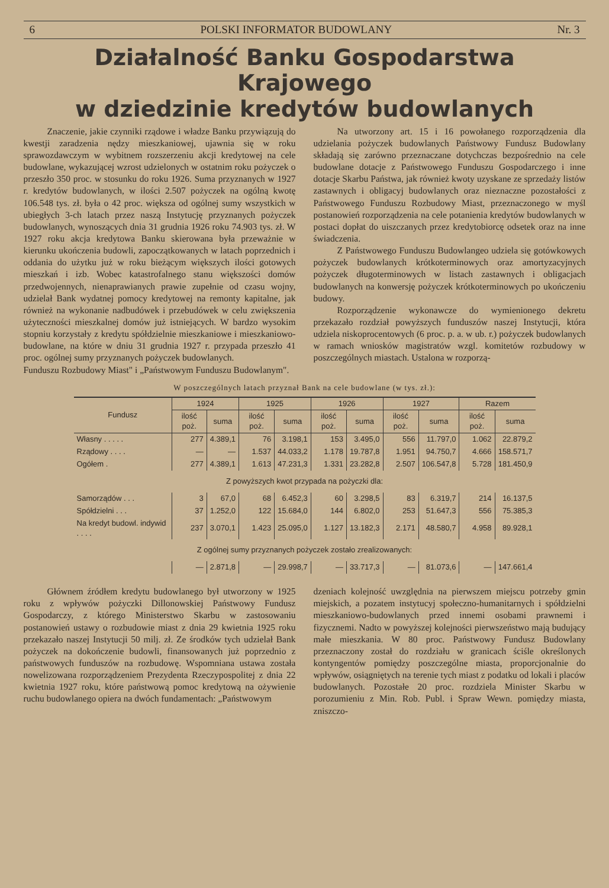6 POLSKI INFORMATOR BUDOWLANY Nr. 3
Działalność Banku Gospodarstwa Krajowego
w dziedzinie kredytów budowlanych
Znaczenie, jakie czynniki rządowe i władze Banku przywiązują do kwestji zaradzenia nędzy mieszkaniowej, ujawnia się w roku sprawozdawczym w wybitnem rozszerzeniu akcji kredytowej na cele budowlane, wykazującej wzrost udzielonych w ostatnim roku pożyczek o przeszło 350 proc. w stosunku do roku 1926. Suma przyznanych w 1927 r. kredytów budowlanych, w ilości 2.507 pożyczek na ogólną kwotę 106.548 tys. zł. była o 42 proc. większa od ogólnej sumy wszystkich w ubiegłych 3-ch latach przez naszą Instytucję przyznanych pożyczek budowlanych, wynoszących dnia 31 grudnia 1926 roku 74.903 tys. zł. W 1927 roku akcja kredytowa Banku skierowana była przeważnie w kierunku ukończenia budowli, zapoczątkowanych w latach poprzednich i oddania do użytku już w roku bieżącym większych ilości gotowych mieszkań i izb. Wobec katastrofalnego stanu większości domów przedwojennych, nienaprawianych prawie zupełnie od czasu wojny, udzielał Bank wydatnej pomocy kredytowej na remonty kapitalne, jak również na wykonanie nadbudówek i przebudówek w celu zwiększenia użyteczności mieszkalnej domów już istniejących. W bardzo wysokim stopniu korzystały z kredytu spółdzielnie mieszkaniowe i mieszkaniowo-budowlane, na które w dniu 31 grudnia 1927 r. przypada przeszło 41 proc. ogólnej sumy przyznanych pożyczek budowlanych.
Funduszu Rozbudowy Miast" i „Państwowym Funduszu Budowlanym".
Na utworzony art. 15 i 16 powołanego rozporządzenia dla udzielania pożyczek budowlanych Państwowy Fundusz Budowlany składają się zarówno przeznaczane dotychczas bezpośrednio na cele budowlane dotacje z Państwowego Funduszu Gospodarczego i inne dotacje Skarbu Państwa, jak również kwoty uzyskane ze sprzedaży listów zastawnych i obligacyj budowlanych oraz nieznaczne pozostałości z Państwowego Funduszu Rozbudowy Miast, przeznaczonego w myśl postanowień rozporządzenia na cele potanienia kredytów budowlanych w postaci dopłat do uiszczanych przez kredytobiorcę odsetek oraz na inne świadczenia.
Z Państwowego Funduszu Budowlangeo udziela się gotówkowych pożyczek budowlanych krótkoterminowych oraz amortyzacyjnych pożyczek długoterminowych w listach zastawnych i obligacjach budowlanych na konwersję pożyczek krótkoterminowych po ukończeniu budowy.
Rozporządzenie wykonawcze do wymienionego dekretu przekazało rozdział powyższych funduszów naszej Instytucji, która udziela niskoprocentowych (6 proc. p. a. w ub. r.) pożyczek budowlanych w ramach wniosków magistratów wzgl. komitetów rozbudowy w poszczególnych miastach. Ustalona w rozporzą-
W poszczególnych latach przyznał Bank na cele budowlane (w tys. zł.):
| Fundusz | 1924 | | 1925 | | 1926 | | 1927 | | Razem | |
| --- | --- | --- | --- | --- | --- | --- | --- | --- | --- | --- |
| | ilość poż. | suma | ilość poż. | suma | ilość poż. | suma | ilość poż. | suma | ilość poż. | suma |
| Własny . . . . . | 277 | 4.389,1 | 76 | 3.198,1 | 153 | 3.495,0 | 556 | 11.797,0 | 1.062 | 22.879,2 |
| Rządowy . . . . | — | — | 1.537 | 44.033,2 | 1.178 | 19.787,8 | 1.951 | 94.750,7 | 4.666 | 158.571,7 |
| Ogółem . | 277 | 4.389,1 | 1.613 | 47.231,3 | 1.331 | 23.282,8 | 2.507 | 106.547,8 | 5.728 | 181.450,9 |
| Z powyższych kwot przypada na pożyczki dla: | | | | | | | | | | |
| Samorządów . . . | 3 | 67,0 | 68 | 6.452,3 | 60 | 3.298,5 | 83 | 6.319,7 | 214 | 16.137,5 |
| Spółdzielni . . . | 37 | 1.252,0 | 122 | 15.684,0 | 144 | 6.802,0 | 253 | 51.647,3 | 556 | 75.385,3 |
| Na kredyt budowl. indywid . . . . | 237 | 3.070,1 | 1.423 | 25.095,0 | 1.127 | 13.182,3 | 2.171 | 48.580,7 | 4.958 | 89.928,1 |
| Z ogólnej sumy przyznanych pożyczek zostało zrealizowanych: | | | | | | | | | | |
| | — | 2.871,8 | — | 29.998,7 | — | 33.717,3 | — | 81.073,6 | — | 147.661,4 |
Głównem źródłem kredytu budowlanego był utworzony w 1925 roku z wpływów pożyczki Dillonowskiej Państwowy Fundusz Gospodarczy, z którego Ministerstwo Skarbu w zastosowaniu postanowień ustawy o rozbudowie miast z dnia 29 kwietnia 1925 roku przekazało naszej Instytucji 50 milj. zł. Ze środków tych udzielał Bank pożyczek na dokończenie budowli, finansowanych już poprzednio z państwowych funduszów na rozbudowę. Wspomniana ustawa została nowelizowana rozporządzeniem Prezydenta Rzeczypospolitej z dnia 22 kwietnia 1927 roku, które państwową pomoc kredytową na ożywienie ruchu budowlanego opiera na dwóch fundamentach: „Państwowym
dzeniach kolejność uwzględnia na pierwszem miejscu potrzeby gmin miejskich, a pozatem instytucyj społeczno-humanitarnych i spółdzielni mieszkaniowo-budowlanych przed innemi osobami prawnemi i fizycznemi. Nadto w powyższej kolejności pierwszeństwo mają budujący małe mieszkania. W 80 proc. Państwowy Fundusz Budowlany przeznaczony został do rozdziału w granicach ściśle określonych kontyngentów pomiędzy poszczególne miasta, proporcjonalnie do wpływów, osiągniętych na terenie tych miast z podatku od lokali i placów budowlanych. Pozostałe 20 proc. rozdziela Minister Skarbu w porozumieniu z Min. Rob. Publ. i Spraw Wewn. pomiędzy miasta, zniszczo-